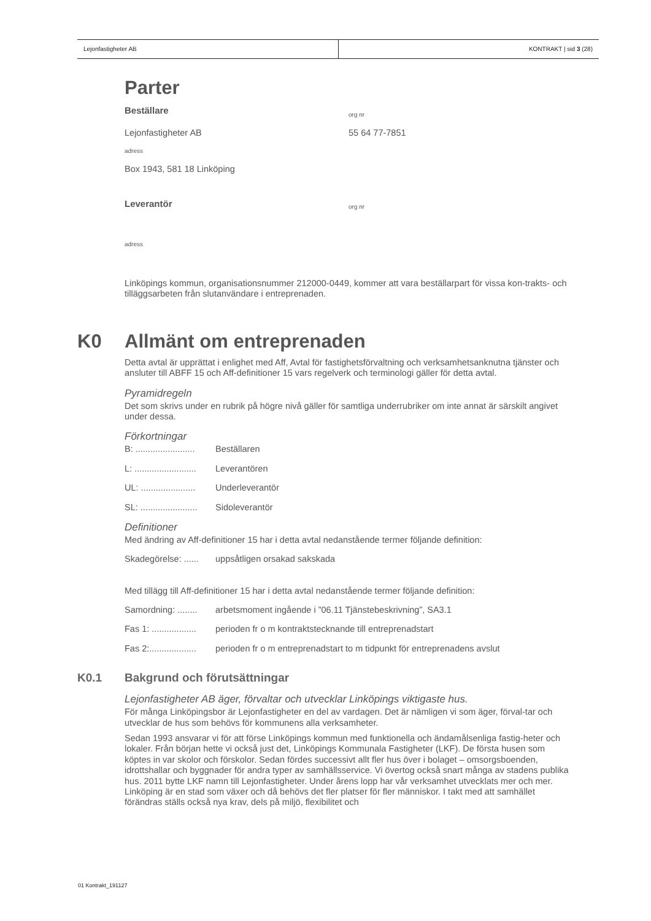Lejonfastigheter AB KONTRAKT | sid 3 (28)
Parter
Beställare
org nr
Lejonfastigheter AB 55 64 77-7851
adress
Box 1943, 581 18 Linköping
Leverantör
org nr
adress
Linköpings kommun, organisationsnummer 212000-0449, kommer att vara beställarpart för vissa kon-trakts- och tilläggsarbeten från slutanvändare i entreprenaden.
K0 Allmänt om entreprenaden
Detta avtal är upprättat i enlighet med Aff, Avtal för fastighetsförvaltning och verksamhetsanknutna tjänster och ansluter till ABFF 15 och Aff-definitioner 15 vars regelverk och terminologi gäller för detta avtal.
Pyramidregeln
Det som skrivs under en rubrik på högre nivå gäller för samtliga underrubriker om inte annat är särskilt angivet under dessa.
Förkortningar
B: ........................ Beställaren
L: ......................... Leverantören
UL: ...................... Underleverantör
SL: ....................... Sidoleverantör
Definitioner
Med ändring av Aff-definitioner 15 har i detta avtal nedanstående termer följande definition:
Skadegörelse: ...... uppsåtligen orsakad sakskada
Med tillägg till Aff-definitioner 15 har i detta avtal nedanstående termer följande definition:
Samordning: ........ arbetsmoment ingående i ”06.11 Tjänstebeskrivning”, SA3.1
Fas 1: .................. perioden fr o m kontraktstecknande till entreprenadstart
Fas 2:................... perioden fr o m entreprenadstart to m tidpunkt för entreprenadens avslut
K0.1 Bakgrund och förutsättningar
Lejonfastigheter AB äger, förvaltar och utvecklar Linköpings viktigaste hus.
För många Linköpingsbor är Lejonfastigheter en del av vardagen. Det är nämligen vi som äger, förval-tar och utvecklar de hus som behövs för kommunens alla verksamheter.
Sedan 1993 ansvarar vi för att förse Linköpings kommun med funktionella och ändamålsenliga fastig-heter och lokaler. Från början hette vi också just det, Linköpings Kommunala Fastigheter (LKF). De första husen som köptes in var skolor och förskolor. Sedan fördes successivt allt fler hus över i bolaget – omsorgsboenden, idrottshallar och byggnader för andra typer av samhällsservice. Vi övertog också snart många av stadens publika hus. 2011 bytte LKF namn till Lejonfastigheter. Under årens lopp har vår verksamhet utvecklats mer och mer. Linköping är en stad som växer och då behövs det fler platser för fler människor. I takt med att samhället förändras ställs också nya krav, dels på miljö, flexibilitet och
01 Kontrakt_191127